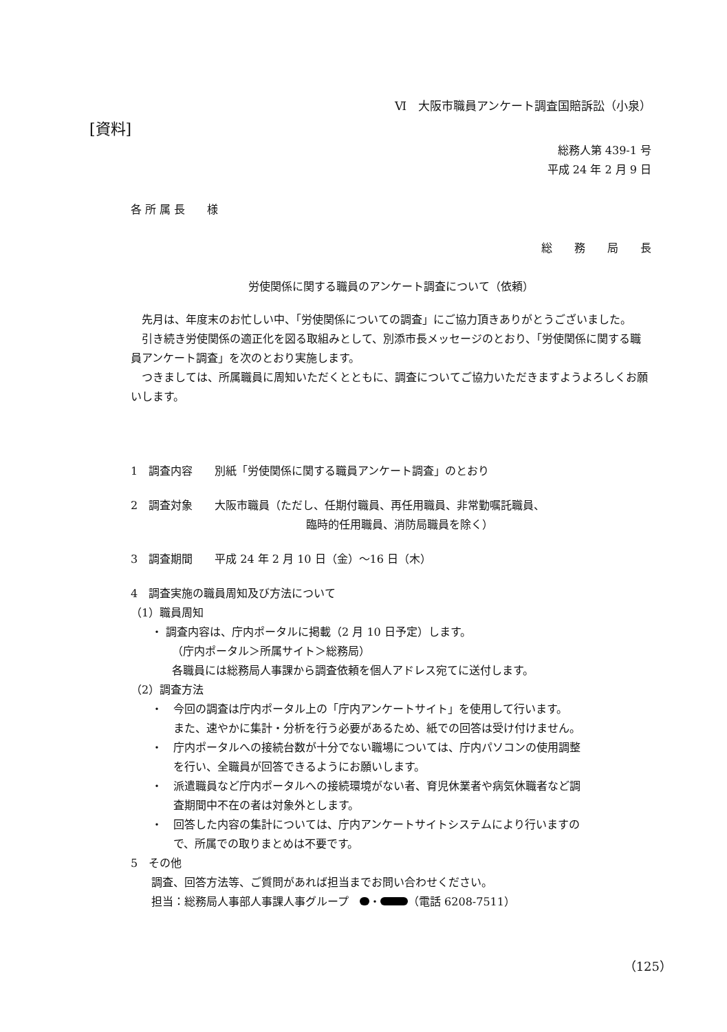Ⅵ　大阪市職員アンケート調査国賠訴訟（小泉）
[資料]
総務人第 439-1 号
平成 24 年 2 月 9 日
各 所 属 長　　様
総　　務　　局　　長
労使関係に関する職員のアンケート調査について（依頼）
先月は、年度末のお忙しい中、「労使関係についての調査」にご協力頂きありがとうございました。
引き続き労使関係の適正化を図る取組みとして、別添市長メッセージのとおり、「労使関係に関する職員アンケート調査」を次のとおり実施します。
つきましては、所属職員に周知いただくとともに、調査についてご協力いただきますようよろしくお願いします。
1　調査内容　　別紙「労使関係に関する職員アンケート調査」のとおり
2　調査対象　　大阪市職員（ただし、任期付職員、再任用職員、非常勤嘱託職員、
臨時的任用職員、消防局職員を除く）
3　調査期間　　平成 24 年 2 月 10 日（金）～16 日（木）
4　調査実施の職員周知及び方法について
（1）職員周知
・ 調査内容は、庁内ポータルに掲載（2 月 10 日予定）します。
（庁内ポータル＞所属サイト＞総務局）
各職員には総務局人事課から調査依頼を個人アドレス宛てに送付します。
（2）調査方法
・　今回の調査は庁内ポータル上の「庁内アンケートサイト」を使用して行います。
　　また、速やかに集計・分析を行う必要があるため、紙での回答は受け付けません。
・　庁内ポータルへの接続台数が十分でない職場については、庁内パソコンの使用調整
　　を行い、全職員が回答できるようにお願いします。
・　派遣職員など庁内ポータルへの接続環境がない者、育児休業者や病気休職者など調
　　査期間中不在の者は対象外とします。
・　回答した内容の集計については、庁内アンケートサイトシステムにより行いますの
　　で、所属での取りまとめは不要です。
5　その他
調査、回答方法等、ご質問があれば担当までお問い合わせください。
担当：総務局人事部人事課人事グループ　 ・ （電話 6208-7511）
（125）